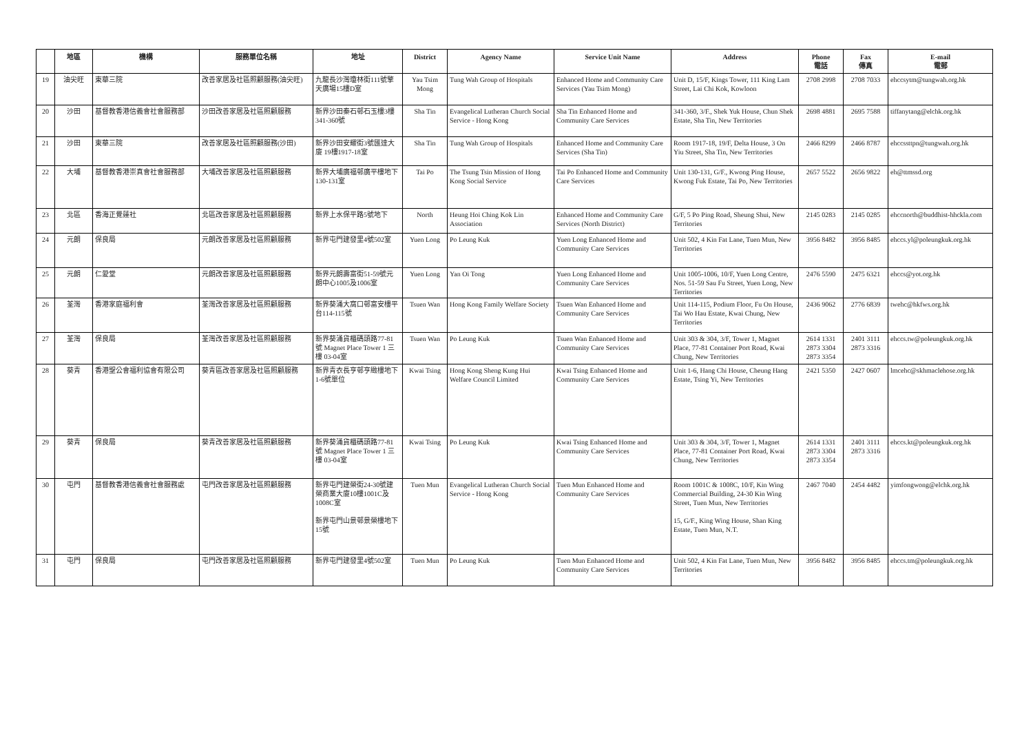| | 地區 | 機構 | 服務單位名稱 | 地址 | District | Agency Name | Service Unit Name | Address | Phone 電話 | Fax 傳真 | E-mail 電郵 |
| --- | --- | --- | --- | --- | --- | --- | --- | --- | --- | --- | --- |
| 19 | 油尖旺 | 東華三院 | 改善家居及社區照顧服務(油尖旺) | 九龍長沙灣瓊林街111號擎天廣場15樓D室 | Yau Tsim Mong | Tung Wah Group of Hospitals | Enhanced Home and Community Care Services (Yau Tsim Mong) | Unit D, 15/F, Kings Tower, 111 King Lam Street, Lai Chi Kok, Kowloon | 2708 2998 | 2708 7033 | ehccsytm@tungwah.org.hk |
| 20 | 沙田 | 基督教香港信義會社會服務部 | 沙田改善家居及社區照顧服務 | 新界沙田秦石邨石玉樓3樓341-360號 | Sha Tin | Evangelical Lutheran Church Social Service - Hong Kong | Sha Tin Enhanced Home and Community Care Services | 341-360, 3/F., Shek Yuk House, Chun Shek Estate, Sha Tin, New Territories | 2698 4881 | 2695 7588 | tiffanytang@elchk.org.hk |
| 21 | 沙田 | 東華三院 | 改善家居及社區照顧服務(沙田) | 新界沙田安耀街3號匯達大廈 19樓1917-18室 | Sha Tin | Tung Wah Group of Hospitals | Enhanced Home and Community Care Services (Sha Tin) | Room 1917-18, 19/F, Delta House, 3 On Yiu Street, Sha Tin, New Territories | 2466 8299 | 2466 8787 | ehccssttpn@tungwah.org.hk |
| 22 | 大埔 | 基督教香港崇真會社會服務部 | 大埔改善家居及社區照顧服務 | 新界大埔廣福邨廣平樓地下130-131室 | Tai Po | The Tsung Tsin Mission of Hong Kong Social Service | Tai Po Enhanced Home and Community Care Services | Unit 130-131, G/F., Kwong Ping House, Kwong Fuk Estate, Tai Po, New Territories | 2657 5522 | 2656 9822 | eh@ttmssd.org |
| 23 | 北區 | 香海正覺蓮社 | 北區改善家居及社區照顧服務 | 新界上水保平路5號地下 | North | Heung Hoi Ching Kok Lin Association | Enhanced Home and Community Care Services (North District) | G/F, 5 Po Ping Road, Sheung Shui, New Territories | 2145 0283 | 2145 0285 | ehccnorth@buddhist-hhckla.com |
| 24 | 元朗 | 保良局 | 元朗改善家居及社區照顧服務 | 新界屯門建發里4號502室 | Yuen Long | Po Leung Kuk | Yuen Long Enhanced Home and Community Care Services | Unit 502, 4 Kin Fat Lane, Tuen Mun, New Territories | 3956 8482 | 3956 8485 | ehccs.yl@poleungkuk.org.hk |
| 25 | 元朗 | 仁愛堂 | 元朗改善家居及社區照顧服務 | 新界元朗壽富街51-59號元朗中心1005及1006室 | Yuen Long | Yan Oi Tong | Yuen Long Enhanced Home and Community Care Services | Unit 1005-1006, 10/F, Yuen Long Centre, Nos. 51-59 Sau Fu Street, Yuen Long, New Territories | 2476 5590 | 2475 6321 | ehccs@yot.org.hk |
| 26 | 荃灣 | 香港家庭福利會 | 荃灣改善家居及社區照顧服務 | 新界葵涌大窩口邨富安樓平台114-115號 | Tsuen Wan | Hong Kong Family Welfare Society | Tsuen Wan Enhanced Home and Community Care Services | Unit 114-115, Podium Floor, Fu On House, Tai Wo Hau Estate, Kwai Chung, New Territories | 2436 9062 | 2776 6839 | twehc@hkfws.org.hk |
| 27 | 荃灣 | 保良局 | 荃灣改善家居及社區照顧服務 | 新界葵涌貨櫃碼頭路77-81號 Magnet Place Tower 1 三樓 03-04室 | Tsuen Wan | Po Leung Kuk | Tsuen Wan Enhanced Home and Community Care Services | Unit 303 & 304, 3/F, Tower 1, Magnet Place, 77-81 Container Port Road, Kwai Chung, New Territories | 2614 1331 2873 3304 2873 3354 | 2401 3111 2873 3316 | ehccs.tw@poleungkuk.org.hk |
| 28 | 葵青 | 香港聖公會福利協會有限公司 | 葵青區改善家居及社區照顧服務 | 新界青衣長亨邨亨緻樓地下1-6號單位 | Kwai Tsing | Hong Kong Sheng Kung Hui Welfare Council Limited | Kwai Tsing Enhanced Home and Community Care Services | Unit 1-6, Hang Chi House, Cheung Hang Estate, Tsing Yi, New Territories | 2421 5350 | 2427 0607 | lmcehc@skhmaclehose.org.hk |
| 29 | 葵青 | 保良局 | 葵青改善家居及社區照顧服務 | 新界葵涌貨櫃碼頭路77-81號 Magnet Place Tower 1 三樓 03-04室 | Kwai Tsing | Po Leung Kuk | Kwai Tsing Enhanced Home and Community Care Services | Unit 303 & 304, 3/F, Tower 1, Magnet Place, 77-81 Container Port Road, Kwai Chung, New Territories | 2614 1331 2873 3304 2873 3354 | 2401 3111 2873 3316 | ehccs.kt@poleungkuk.org.hk |
| 30 | 屯門 | 基督教香港信義會社會服務處 | 屯門改善家居及社區照顧服務 | 新界屯門建榮街24-30號建榮商業大廈10樓1001C及1008C室 新界屯門山景邨景榮樓地下15號 | Tuen Mun | Evangelical Lutheran Church Social Service - Hong Kong | Tuen Mun Enhanced Home and Community Care Services | Room 1001C & 1008C, 10/F, Kin Wing Commercial Building, 24-30 Kin Wing Street, Tuen Mun, New Territories 15, G/F., King Wing House, Shan King Estate, Tuen Mun, N.T. | 2467 7040 | 2454 4482 | yimfongwong@elchk.org.hk |
| 31 | 屯門 | 保良局 | 屯門改善家居及社區照顧服務 | 新界屯門建發里4號502室 | Tuen Mun | Po Leung Kuk | Tuen Mun Enhanced Home and Community Care Services | Unit 502, 4 Kin Fat Lane, Tuen Mun, New Territories | 3956 8482 | 3956 8485 | ehccs.tm@poleungkuk.org.hk |